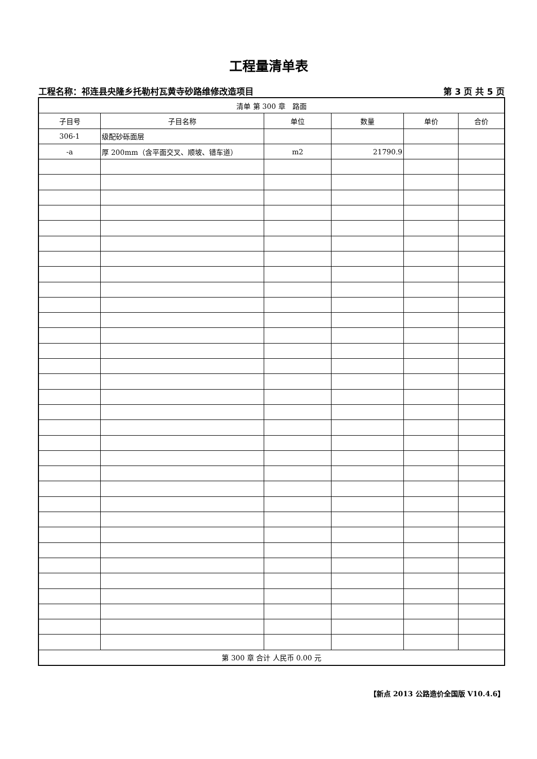工程量清单表
工程名称：祁连县央隆乡托勒村瓦黄寺砂路维修改造项目 第 3 页 共 5 页
| 清单 第 300 章 路面 | | | | | |
| 子目号 | 子目名称 | 单位 | 数量 | 单价 | 合价 |
| 306-1 | 级配砂砾面层 | | | | |
| -a | 厚 200mm（含平面交叉、顺坡、错车道） | m2 | 21790.9 | | |
| 第 300 章 合计 人民币 0.00 元 | | | | | |
【新点 2013 公路造价全国版 V10.4.6】